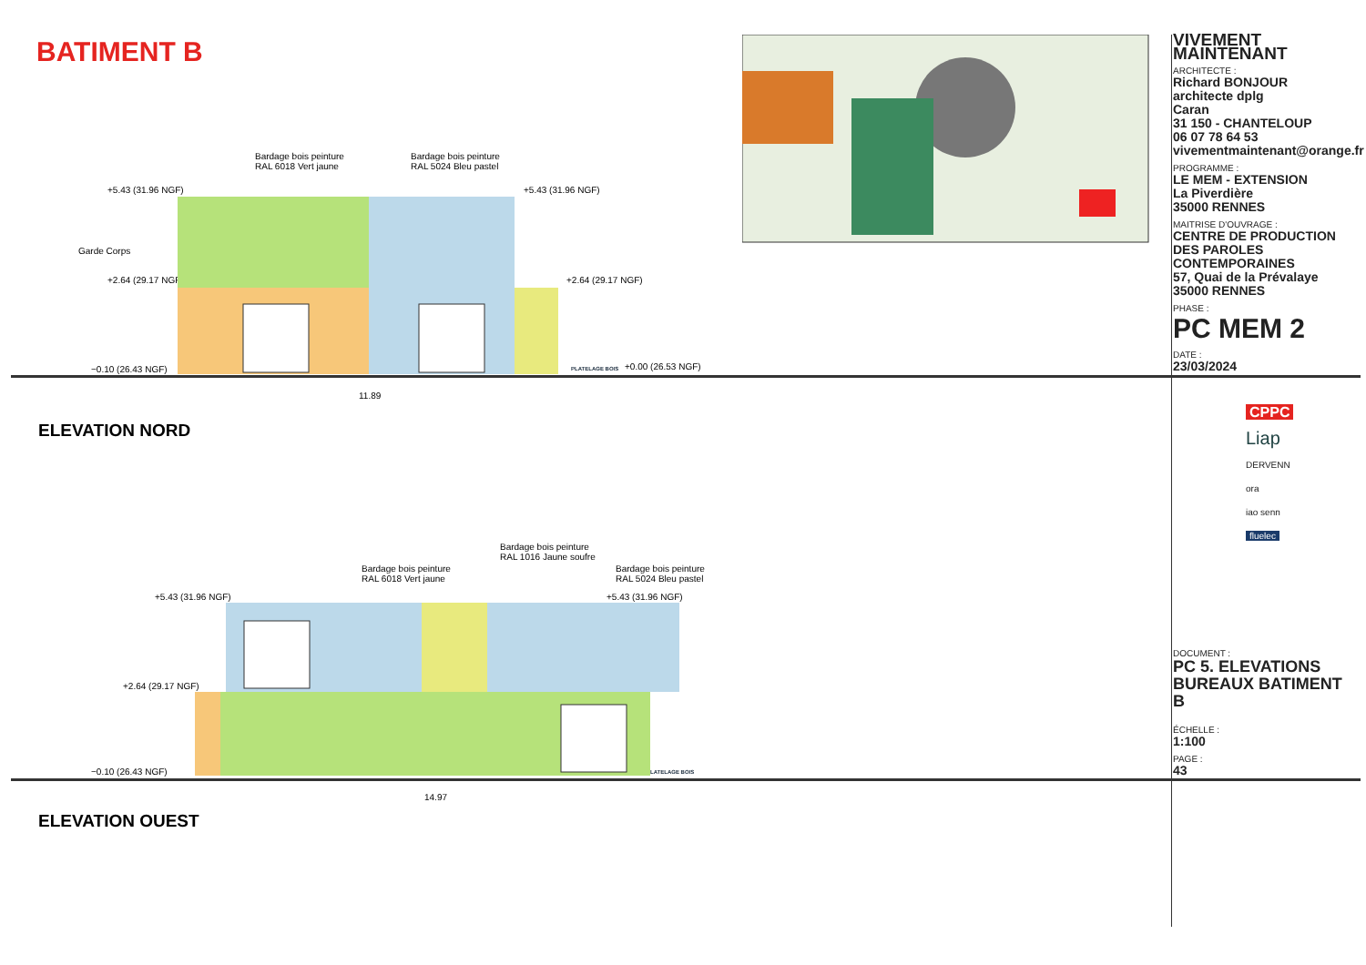BATIMENT B
Bardage bois peinture
RAL 6018 Vert jaune
Bardage bois peinture
RAL 5024 Bleu pastel
+5.43 (31.96 NGF) +5.43 (31.96 NGF)
Garde Corps
+2.64 (29.17 NGF) +2.64 (29.17 NGF)
−0.10 (26.43 NGF) PLATELAGE BOIS +0.00 (26.53 NGF)
11.89
ELEVATION NORD
Bardage bois peinture
RAL 1016 Jaune soufre
Bardage bois peinture
RAL 6018 Vert jaune
Bardage bois peinture
RAL 5024 Bleu pastel
+5.43 (31.96 NGF) +5.43 (31.96 NGF)
+2.64 (29.17 NGF)
−0.10 (26.43 NGF) PLATELAGE BOIS
14.97
ELEVATION OUEST
VIVEMENT MAINTENANT
ARCHITECTE :
Richard BONJOUR
architecte dplg
Caran
31 150 - CHANTELOUP
06 07 78 64 53
vivementmaintenant@orange.fr
PROGRAMME :
LE MEM - EXTENSION
La Piverdière
35000 RENNES
MAITRISE D'OUVRAGE :
CENTRE DE PRODUCTION DES PAROLES CONTEMPORAINES
57, Quai de la Prévalaye
35000 RENNES
PHASE :
PC MEM 2
DATE :
23/03/2024
CPPC
Liap
DERVENN
ora
iao senn
fluelec
DOCUMENT :
PC 5. ELEVATIONS BUREAUX BATIMENT B
ÉCHELLE :
1:100
PAGE :
43